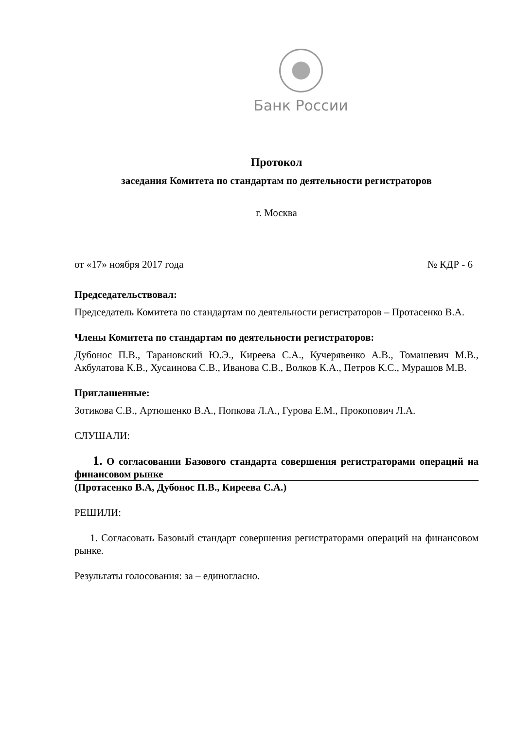Банк России
Протокол
заседания Комитета по стандартам по деятельности регистраторов
г. Москва
от «17» ноября 2017 года № КДР - 6
Председательствовал:
Председатель Комитета по стандартам по деятельности регистраторов – Протасенко В.А.
Члены Комитета по стандартам по деятельности регистраторов:
Дубонос П.В., Тарановский Ю.Э., Киреева С.А., Кучерявенко А.В., Томашевич М.В., Акбулатова К.В., Хусаинова С.В., Иванова С.В., Волков К.А., Петров К.С., Мурашов М.В.
Приглашенные:
Зотикова С.В., Артюшенко В.А., Попкова Л.А., Гурова Е.М., Прокопович Л.А.
СЛУШАЛИ:
1. О согласовании Базового стандарта совершения регистраторами операций на финансовом рынке
(Протасенко В.А, Дубонос П.В., Киреева С.А.)
РЕШИЛИ:
1. Согласовать Базовый стандарт совершения регистраторами операций на финансовом рынке.
Результаты голосования: за – единогласно.